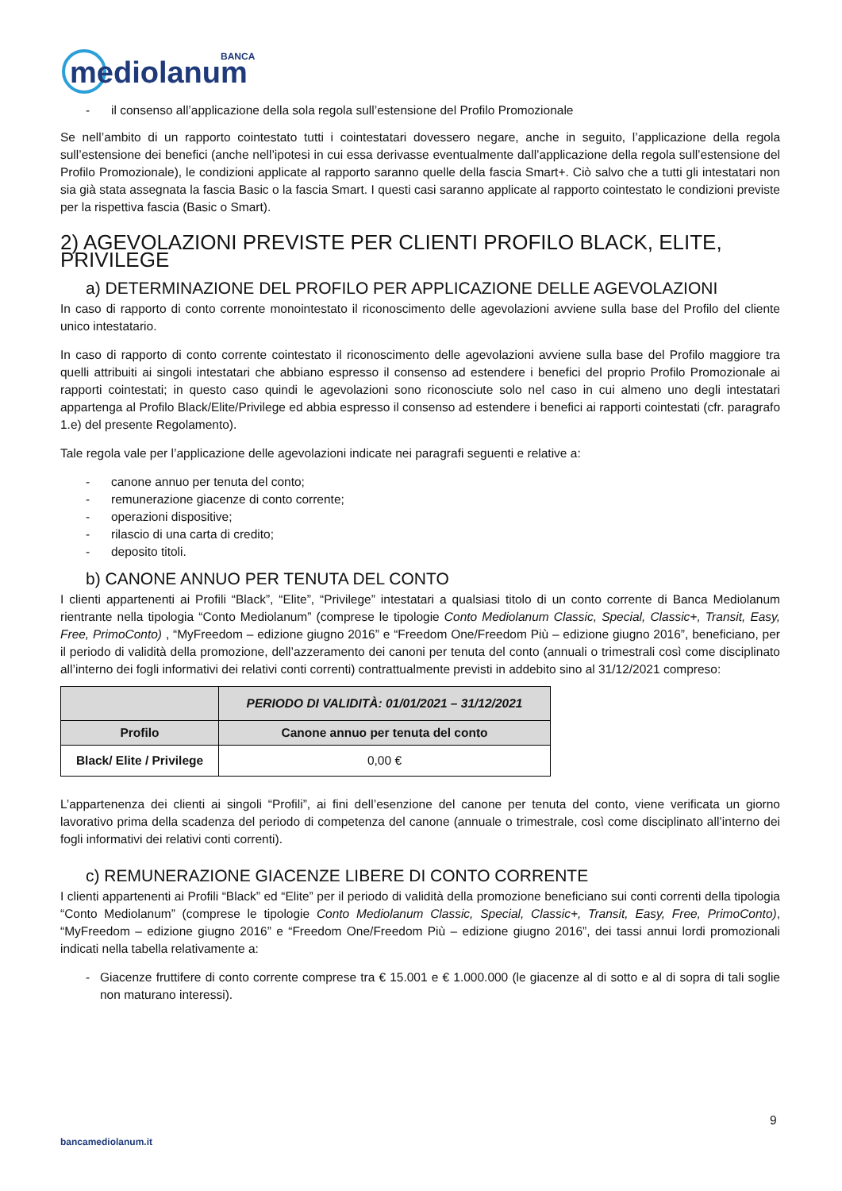mediolanum
BANCA
- il consenso all’applicazione della sola regola sull’estensione del Profilo Promozionale
Se nell’ambito di un rapporto cointestato tutti i cointestatari dovessero negare, anche in seguito, l’applicazione della regola sull’estensione dei benefici (anche nell’ipotesi in cui essa derivasse eventualmente dall’applicazione della regola sull’estensione del Profilo Promozionale), le condizioni applicate al rapporto saranno quelle della fascia Smart+. Ciò salvo che a tutti gli intestatari non sia già stata assegnata la fascia Basic o la fascia Smart. I questi casi saranno applicate al rapporto cointestato le condizioni previste per la rispettiva fascia (Basic o Smart).
2) AGEVOLAZIONI PREVISTE PER CLIENTI PROFILO BLACK, ELITE, PRIVILEGE
a) DETERMINAZIONE DEL PROFILO PER APPLICAZIONE DELLE AGEVOLAZIONI
In caso di rapporto di conto corrente monointestato il riconoscimento delle agevolazioni avviene sulla base del Profilo del cliente unico intestatario.
In caso di rapporto di conto corrente cointestato il riconoscimento delle agevolazioni avviene sulla base del Profilo maggiore tra quelli attribuiti ai singoli intestatari che abbiano espresso il consenso ad estendere i benefici del proprio Profilo Promozionale ai rapporti cointestati; in questo caso quindi le agevolazioni sono riconosciute solo nel caso in cui almeno uno degli intestatari appartenga al Profilo Black/Elite/Privilege ed abbia espresso il consenso ad estendere i benefici ai rapporti cointestati (cfr. paragrafo 1.e) del presente Regolamento).
Tale regola vale per l’applicazione delle agevolazioni indicate nei paragrafi seguenti e relative a:
- canone annuo per tenuta del conto;
- remunerazione giacenze di conto corrente;
- operazioni dispositive;
- rilascio di una carta di credito;
- deposito titoli.
b) CANONE ANNUO PER TENUTA DEL CONTO
I clienti appartenenti ai Profili “Black”, “Elite”, “Privilege” intestatari a qualsiasi titolo di un conto corrente di Banca Mediolanum rientrante nella tipologia “Conto Mediolanum” (comprese le tipologie Conto Mediolanum Classic, Special, Classic+, Transit, Easy, Free, PrimoConto) , “MyFreedom – edizione giugno 2016” e “Freedom One/Freedom Più – edizione giugno 2016”, beneficiano, per il periodo di validità della promozione, dell’azzeramento dei canoni per tenuta del conto (annuali o trimestrali così come disciplinato all’interno dei fogli informativi dei relativi conti correnti) contrattualmente previsti in addebito sino al 31/12/2021 compreso:
| | PERIODO DI VALIDITÀ: 01/01/2021 – 31/12/2021 |
| --- | --- |
| Profilo | Canone annuo per tenuta del conto |
| Black/ Elite / Privilege | 0,00 € |
L’appartenenza dei clienti ai singoli “Profili”, ai fini dell’esenzione del canone per tenuta del conto, viene verificata un giorno lavorativo prima della scadenza del periodo di competenza del canone (annuale o trimestrale, così come disciplinato all’interno dei fogli informativi dei relativi conti correnti).
c) REMUNERAZIONE GIACENZE LIBERE DI CONTO CORRENTE
I clienti appartenenti ai Profili “Black” ed “Elite” per il periodo di validità della promozione beneficiano sui conti correnti della tipologia “Conto Mediolanum” (comprese le tipologie Conto Mediolanum Classic, Special, Classic+, Transit, Easy, Free, PrimoConto), “MyFreedom – edizione giugno 2016” e “Freedom One/Freedom Più – edizione giugno 2016”, dei tassi annui lordi promozionali indicati nella tabella relativamente a:
- Giacenze fruttifere di conto corrente comprese tra € 15.001 e € 1.000.000 (le giacenze al di sotto e al di sopra di tali soglie non maturano interessi).
9
bancamediolanum.it